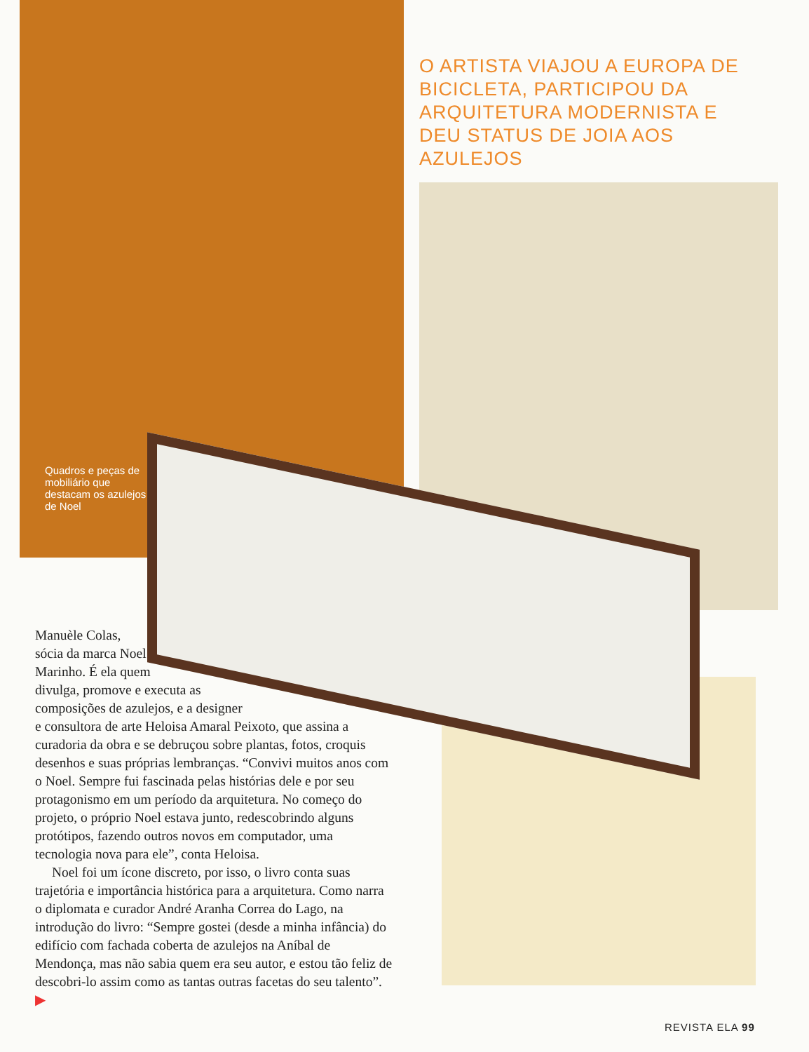Quadros e peças de mobiliário que destacam os azulejos de Noel
O ARTISTA VIAJOU A EUROPA DE BICICLETA, PARTICIPOU DA ARQUITETURA MODERNISTA E DEU STATUS DE JOIA AOS AZULEJOS
Manuèle Colas,
sócia da marca Noel
Marinho. É ela quem
divulga, promove e executa as
composições de azulejos, e a designer
e consultora de arte Heloisa Amaral Peixoto, que assina a curadoria da obra e se debruçou sobre plantas, fotos, croquis desenhos e suas próprias lembranças. “Convivi muitos anos com o Noel. Sempre fui fascinada pelas histórias dele e por seu protagonismo em um período da arquitetura. No começo do projeto, o próprio Noel estava junto, redescobrindo alguns protótipos, fazendo outros novos em computador, uma tecnologia nova para ele”, conta Heloisa.
Noel foi um ícone discreto, por isso, o livro conta suas trajetória e importância histórica para a arquitetura. Como narra o diplomata e curador André Aranha Correa do Lago, na introdução do livro: “Sempre gostei (desde a minha infância) do edifício com fachada coberta de azulejos na Aníbal de Mendonça, mas não sabia quem era seu autor, e estou tão feliz de descobri-lo assim como as tantas outras facetas do seu talento”. ▶
REVISTA ELA 99